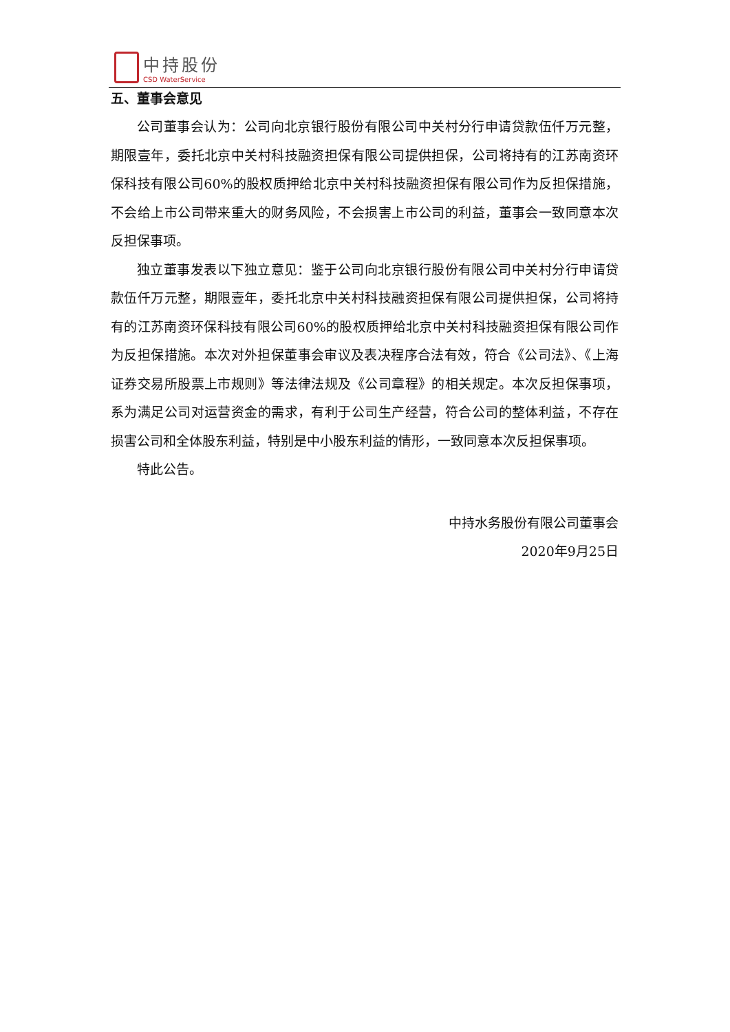中持股份
CSD WaterService
五、董事会意见
公司董事会认为：公司向北京银行股份有限公司中关村分行申请贷款伍仟万元整，期限壹年，委托北京中关村科技融资担保有限公司提供担保，公司将持有的江苏南资环保科技有限公司60%的股权质押给北京中关村科技融资担保有限公司作为反担保措施，不会给上市公司带来重大的财务风险，不会损害上市公司的利益，董事会一致同意本次反担保事项。
独立董事发表以下独立意见：鉴于公司向北京银行股份有限公司中关村分行申请贷款伍仟万元整，期限壹年，委托北京中关村科技融资担保有限公司提供担保，公司将持有的江苏南资环保科技有限公司60%的股权质押给北京中关村科技融资担保有限公司作为反担保措施。本次对外担保董事会审议及表决程序合法有效，符合《公司法》、《上海证券交易所股票上市规则》等法律法规及《公司章程》的相关规定。本次反担保事项，系为满足公司对运营资金的需求，有利于公司生产经营，符合公司的整体利益，不存在损害公司和全体股东利益，特别是中小股东利益的情形，一致同意本次反担保事项。
特此公告。
中持水务股份有限公司董事会
2020年9月25日